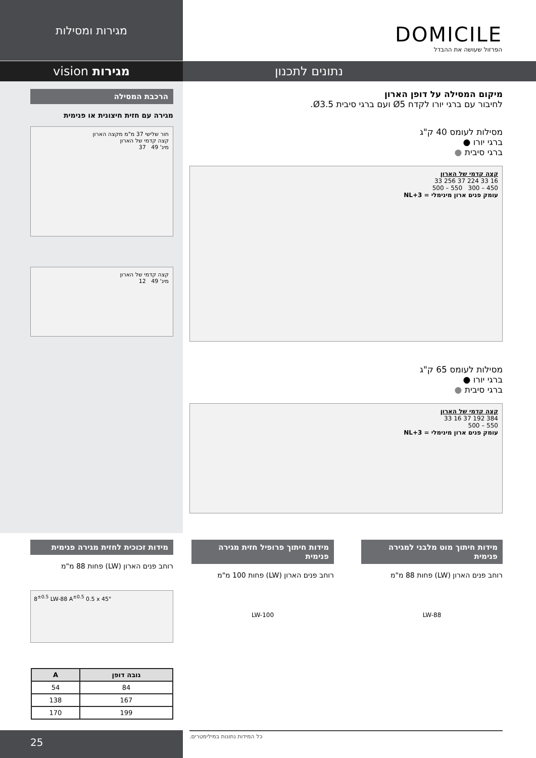מגירות ומסילות
DOMICILE
הפרזול שעושה את ההבדל
נתונים לתכנון מגירות vision
הרכבת המסילה
מגירה עם חזית חיצונית או פנימית
חור שלישי 37 מ"מ מקצה הארון
קצה קדמי של הארון
מינ' 49 37
קצה קדמי של הארון
מינ' 49 12
מיקום המסילה על דופן הארון
לחיבור עם ברגי יורו לקדח Ø5 ועם ברגי סיבית Ø3.5.
מסילות לעומס 40 ק"ג
ברגי יורו ●
ברגי סיבית ●
קצה קדמי של הארון
16 33 224 37 256 33
450 – 300 550 – 500
עומק פנים ארון מינימלי = NL+3
מסילות לעומס 65 ק"ג
ברגי יורו ●
ברגי סיבית ●
קצה קדמי של הארון
384 192 37 16 33
550 – 500
עומק פנים ארון מינימלי = NL+3
מידות חיתוך מוט מלבני למגירה פנימית
רוחב פנים הארון (LW) פחות 88 מ"מ
LW-88
מידות חיתוך פרופיל חזית מגירה פנימית
רוחב פנים הארון (LW) פחות 100 מ"מ
LW-100
מידות זכוכית לחזית מגירה פנימית
רוחב פנים הארון (LW) פחות 88 מ"מ
8<sup>±0.5</sup> LW-88 A<sup>±0.5</sup> 0.5 x 45°
| גובה דופן | A |
| --- | --- |
| 84 | 54 |
| 167 | 138 |
| 199 | 170 |
25 כל המידות נתונות במילימטרים.